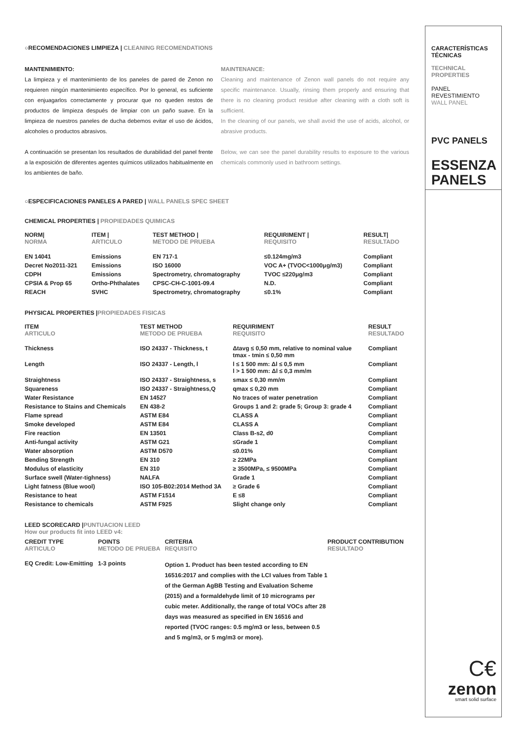○RECOMENDACIONES LIMPIEZA | CLEANING RECOMENDATIONS
MANTENIMIENTO:
La limpieza y el mantenimiento de los paneles de pared de Zenon no requieren ningún mantenimiento específico. Por lo general, es suficiente con enjuagarlos correctamente y procurar que no queden restos de productos de limpieza después de limpiar con un paño suave. En la limpieza de nuestros paneles de ducha debemos evitar el uso de ácidos, alcoholes o productos abrasivos.
A continuación se presentan los resultados de durabilidad del panel frente a la exposición de diferentes agentes químicos utilizados habitualmente en los ambientes de baño.
MAINTENANCE:
Cleaning and maintenance of Zenon wall panels do not require any specific maintenance. Usually, rinsing them properly and ensuring that there is no cleaning product residue after cleaning with a cloth soft is sufficient.
In the cleaning of our panels, we shall avoid the use of acids, alcohol, or abrasive products.
Below, we can see the panel durability results to exposure to the various chemicals commonly used in bathroom settings.
○ESPECIFICACIONES PANELES A PARED | WALL PANELS SPEC SHEET
CHEMICAL PROPERTIES | PROPIEDADES QUIMICAS
| NORM/ NORMA | ITEM / ARTICULO | TEST METHOD / METODO DE PRUEBA | REQUIRIMENT / REQUISITO | RESULT/ RESULTADO |
| --- | --- | --- | --- | --- |
| EN 14041 | Emissions | EN 717-1 | ≤0.124mg/m3 | Compliant |
| Decret No2011-321 | Emissions | ISO 16000 | VOC A+ (TVOC<1000μg/m3) | Compliant |
| CDPH | Emissions | Spectrometry, chromatography | TVOC ≤220μg/m3 | Compliant |
| CPSIA & Prop 65 | Ortho-Phthalates | CPSC-CH-C-1001-09.4 | N.D. | Compliant |
| REACH | SVHC | Spectrometry, chromatography | ≤0.1% | Compliant |
PHYSICAL PROPERTIES |PROPIEDADES FISICAS
| ITEM ARTICULO | TEST METHOD METODO DE PRUEBA | REQUIRIMENT REQUISITO | RESULT RESULTADO |
| --- | --- | --- | --- |
| Thickness | ISO 24337 - Thickness, t | Δtavg ≤ 0,50 mm, relative to nominal value tmax - tmin ≤ 0,50 mm | Compliant |
| Length | ISO 24337 - Length, l | l ≤ 1 500 mm: Δl ≤ 0,5 mm l > 1 500 mm: Δl ≤ 0,3 mm/m | Compliant |
| Straightness | ISO 24337 - Straightness, s | smax ≤ 0,30 mm/m | Compliant |
| Squareness | ISO 24337 - Straightness,Q | qmax ≤ 0,20 mm | Compliant |
| Water Resistance | EN 14527 | No traces of water penetration | Compliant |
| Resistance to Stains and Chemicals | EN 438-2 | Groups 1 and 2: grade 5; Group 3: grade 4 | Compliant |
| Flame spread | ASTM E84 | CLASS A | Compliant |
| Smoke developed | ASTM E84 | CLASS A | Compliant |
| Fire reaction | EN 13501 | Class B-s2, d0 | Compliant |
| Anti-fungal activity | ASTM G21 | ≤Grade 1 | Compliant |
| Water absorption | ASTM D570 | ≤0.01% | Compliant |
| Bending Strength | EN 310 | ≥ 22MPa | Compliant |
| Modulus of elasticity | EN 310 | ≥ 3500MPa, ≤ 9500MPa | Compliant |
| Surface swell (Water-tighness) | NALFA | Grade 1 | Compliant |
| Light fatness (Blue wool) | ISO 105-B02:2014 Method 3A | ≥ Grade 6 | Compliant |
| Resistance to heat | ASTM F1514 | E ≤8 | Compliant |
| Resistance to chemicals | ASTM F925 | Slight change only | Compliant |
LEED SCORECARD |PUNTUACION LEED
How our products fit into LEED v4:
| CREDIT TYPE ARTICULO | POINTS METODO DE PRUEBA | CRITERIA REQUISITO | PRODUCT CONTRIBUTION RESULTADO |
| --- | --- | --- | --- |
| EQ Credit: Low-Emitting | 1-3 points | Option 1. Product has been tested according to EN 16516:2017 and complies with the LCI values from Table 1 of the German AgBB Testing and Evaluation Scheme (2015) and a formaldehyde limit of 10 micrograms per cubic meter. Additionally, the range of total VOCs after 28 days was measured as specified in EN 16516 and reported (TVOC ranges: 0.5 mg/m3 or less, between 0.5 and 5 mg/m3, or 5 mg/m3 or more). | |
CARACTERÍSTICAS
TÉCNICAS
TECHNICAL
PROPERTIES
PANEL REVESTIMIENTO
WALL PANEL
PVC PANELS
ESSENZA
PANELS
C€
zenon
smart solid surface